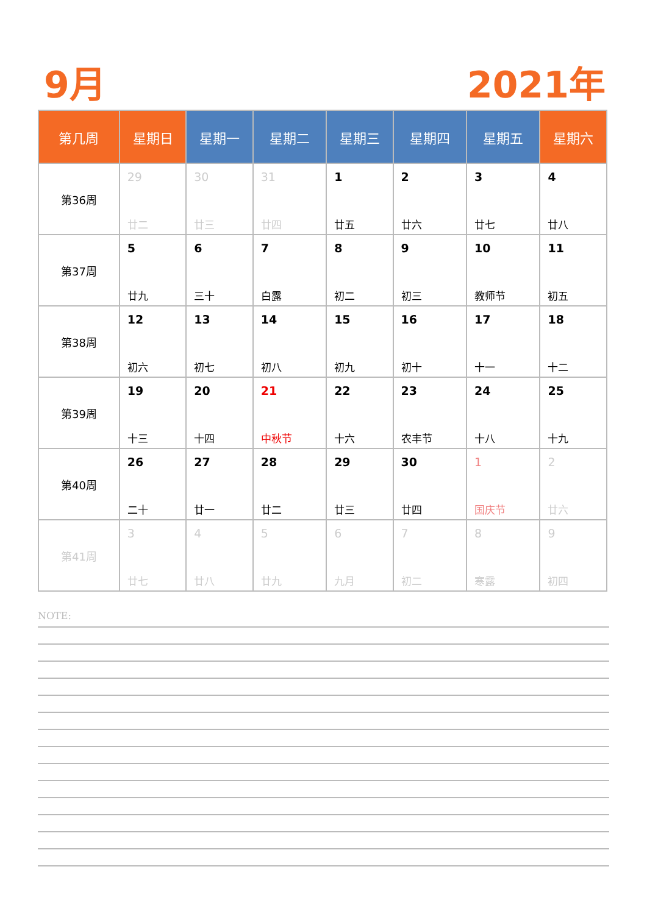9月 2021年
| 第几周 | 星期日 | 星期一 | 星期二 | 星期三 | 星期四 | 星期五 | 星期六 |
| --- | --- | --- | --- | --- | --- | --- | --- |
| 第36周 | 29 廿二 | 30 廿三 | 31 廿四 | 1 廿五 | 2 廿六 | 3 廿七 | 4 廿八 |
| 第37周 | 5 廿九 | 6 三十 | 7 白露 | 8 初二 | 9 初三 | 10 教师节 | 11 初五 |
| 第38周 | 12 初六 | 13 初七 | 14 初八 | 15 初九 | 16 初十 | 17 十一 | 18 十二 |
| 第39周 | 19 十三 | 20 十四 | 21 中秋节 | 22 十六 | 23 农丰节 | 24 十八 | 25 十九 |
| 第40周 | 26 二十 | 27 廿一 | 28 廿二 | 29 廿三 | 30 廿四 | 1 国庆节 | 2 廿六 |
| 第41周 | 3 廿七 | 4 廿八 | 5 廿九 | 6 九月 | 7 初二 | 8 寒露 | 9 初四 |
NOTE: